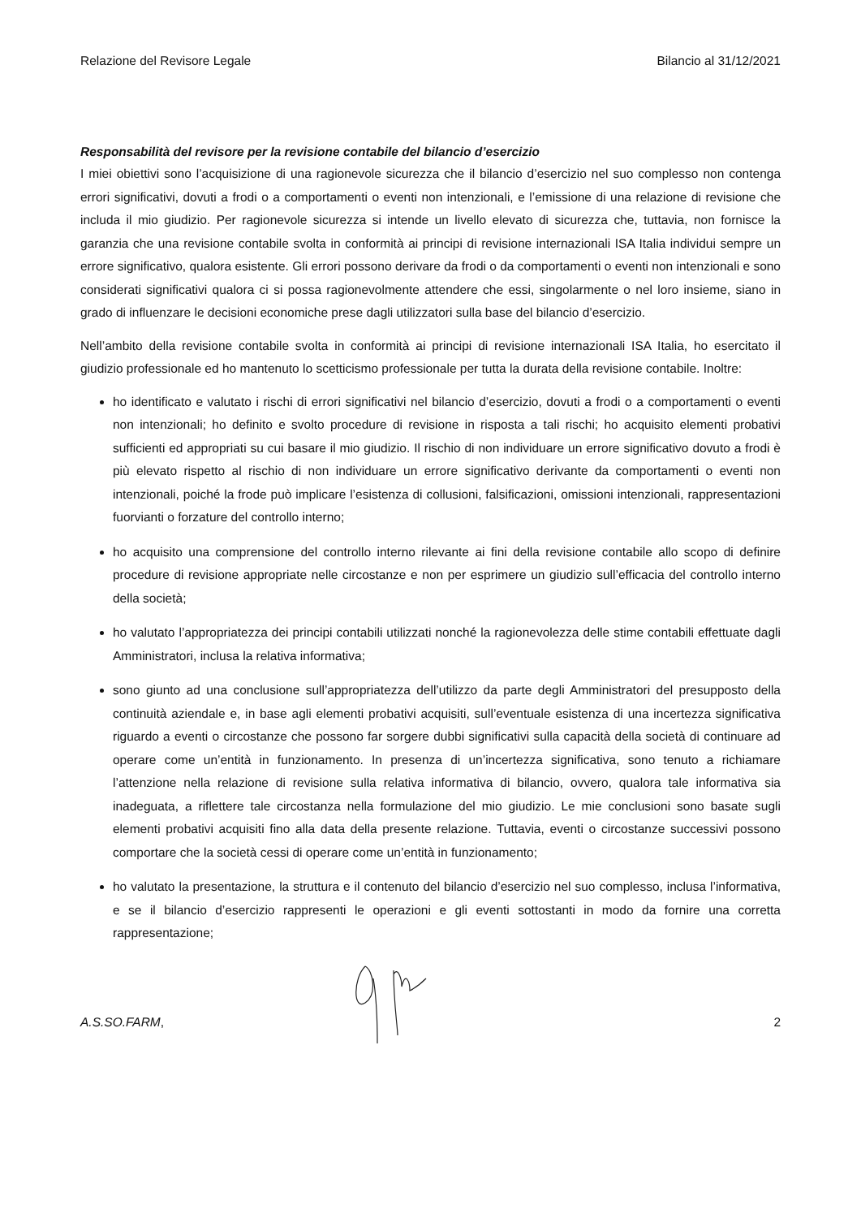Relazione del Revisore Legale Bilancio al 31/12/2021
Responsabilità del revisore per la revisione contabile del bilancio d’esercizio
I miei obiettivi sono l’acquisizione di una ragionevole sicurezza che il bilancio d’esercizio nel suo complesso non contenga errori significativi, dovuti a frodi o a comportamenti o eventi non intenzionali, e l’emissione di una relazione di revisione che includa il mio giudizio. Per ragionevole sicurezza si intende un livello elevato di sicurezza che, tuttavia, non fornisce la garanzia che una revisione contabile svolta in conformità ai principi di revisione internazionali ISA Italia individui sempre un errore significativo, qualora esistente. Gli errori possono derivare da frodi o da comportamenti o eventi non intenzionali e sono considerati significativi qualora ci si possa ragionevolmente attendere che essi, singolarmente o nel loro insieme, siano in grado di influenzare le decisioni economiche prese dagli utilizzatori sulla base del bilancio d’esercizio.
Nell’ambito della revisione contabile svolta in conformità ai principi di revisione internazionali ISA Italia, ho esercitato il giudizio professionale ed ho mantenuto lo scetticismo professionale per tutta la durata della revisione contabile. Inoltre:
ho identificato e valutato i rischi di errori significativi nel bilancio d’esercizio, dovuti a frodi o a comportamenti o eventi non intenzionali; ho definito e svolto procedure di revisione in risposta a tali rischi; ho acquisito elementi probativi sufficienti ed appropriati su cui basare il mio giudizio. Il rischio di non individuare un errore significativo dovuto a frodi è più elevato rispetto al rischio di non individuare un errore significativo derivante da comportamenti o eventi non intenzionali, poiché la frode può implicare l’esistenza di collusioni, falsificazioni, omissioni intenzionali, rappresentazioni fuorvianti o forzature del controllo interno;
ho acquisito una comprensione del controllo interno rilevante ai fini della revisione contabile allo scopo di definire procedure di revisione appropriate nelle circostanze e non per esprimere un giudizio sull’efficacia del controllo interno della società;
ho valutato l’appropriatezza dei principi contabili utilizzati nonché la ragionevolezza delle stime contabili effettuate dagli Amministratori, inclusa la relativa informativa;
sono giunto ad una conclusione sull’appropriatezza dell’utilizzo da parte degli Amministratori del presupposto della continuità aziendale e, in base agli elementi probativi acquisiti, sull’eventuale esistenza di una incertezza significativa riguardo a eventi o circostanze che possono far sorgere dubbi significativi sulla capacità della società di continuare ad operare come un’entità in funzionamento. In presenza di un’incertezza significativa, sono tenuto a richiamare l’attenzione nella relazione di revisione sulla relativa informativa di bilancio, ovvero, qualora tale informativa sia inadeguata, a riflettere tale circostanza nella formulazione del mio giudizio. Le mie conclusioni sono basate sugli elementi probativi acquisiti fino alla data della presente relazione. Tuttavia, eventi o circostanze successivi possono comportare che la società cessi di operare come un’entità in funzionamento;
ho valutato la presentazione, la struttura e il contenuto del bilancio d’esercizio nel suo complesso, inclusa l’informativa, e se il bilancio d’esercizio rappresenti le operazioni e gli eventi sottostanti in modo da fornire una corretta rappresentazione;
A.S.SO.FARM, 2